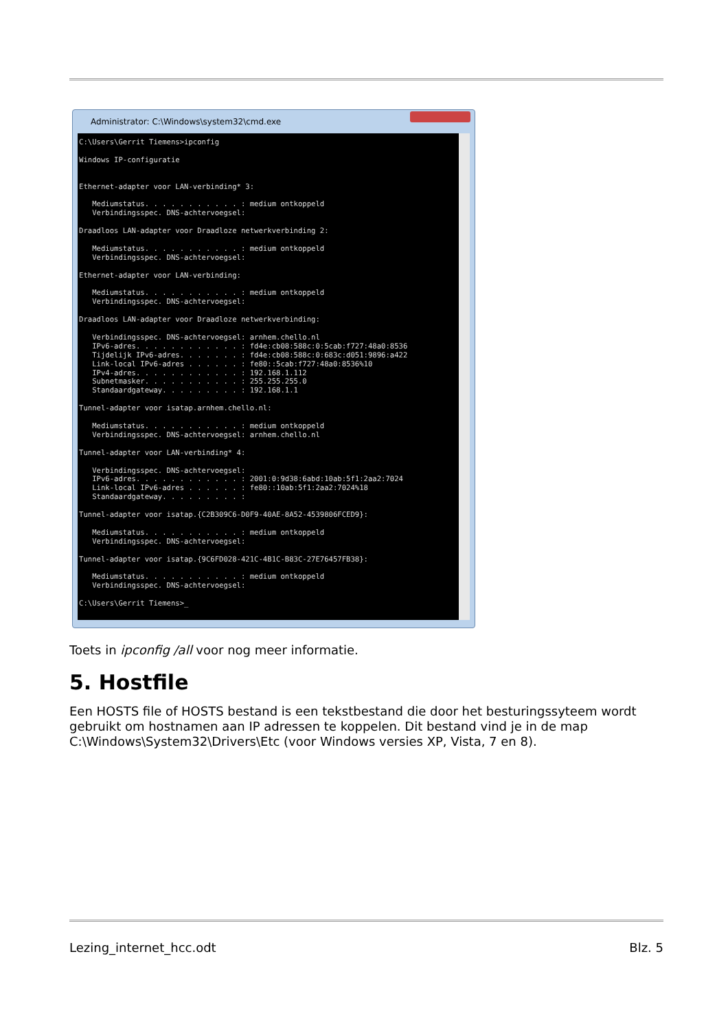Administrator: C:\Windows\system32\cmd.exe
C:\Users\Gerrit Tiemens>ipconfig Windows IP-configuratie Ethernet-adapter voor LAN-verbinding* 3: Mediumstatus. . . . . . . . . . . : medium ontkoppeld Verbindingsspec. DNS-achtervoegsel: Draadloos LAN-adapter voor Draadloze netwerkverbinding 2: Mediumstatus. . . . . . . . . . . : medium ontkoppeld Verbindingsspec. DNS-achtervoegsel: Ethernet-adapter voor LAN-verbinding: Mediumstatus. . . . . . . . . . . : medium ontkoppeld Verbindingsspec. DNS-achtervoegsel: Draadloos LAN-adapter voor Draadloze netwerkverbinding: Verbindingsspec. DNS-achtervoegsel: arnhem.chello.nl IPv6-adres. . . . . . . . . . . . : fd4e:cb08:588c:0:5cab:f727:48a0:8536 Tijdelijk IPv6-adres. . . . . . . : fd4e:cb08:588c:0:683c:d051:9896:a422 Link-local IPv6-adres . . . . . . : fe80::5cab:f727:48a0:8536%10 IPv4-adres. . . . . . . . . . . . : 192.168.1.112 Subnetmasker. . . . . . . . . . . : 255.255.255.0 Standaardgateway. . . . . . . . . : 192.168.1.1 Tunnel-adapter voor isatap.arnhem.chello.nl: Mediumstatus. . . . . . . . . . . : medium ontkoppeld Verbindingsspec. DNS-achtervoegsel: arnhem.chello.nl Tunnel-adapter voor LAN-verbinding* 4: Verbindingsspec. DNS-achtervoegsel: IPv6-adres. . . . . . . . . . . . : 2001:0:9d38:6abd:10ab:5f1:2aa2:7024 Link-local IPv6-adres . . . . . . : fe80::10ab:5f1:2aa2:7024%18 Standaardgateway. . . . . . . . . : Tunnel-adapter voor isatap.{C2B309C6-D0F9-40AE-8A52-4539806FCED9}: Mediumstatus. . . . . . . . . . . : medium ontkoppeld Verbindingsspec. DNS-achtervoegsel: Tunnel-adapter voor isatap.{9C6FD028-421C-4B1C-B83C-27E76457FB38}: Mediumstatus. . . . . . . . . . . : medium ontkoppeld Verbindingsspec. DNS-achtervoegsel: C:\Users\Gerrit Tiemens>_
Toets in ipconfig /all voor nog meer informatie.
5. Hostfile
Een HOSTS file of HOSTS bestand is een tekstbestand die door het besturingssyteem wordt gebruikt om hostnamen aan IP adressen te koppelen. Dit bestand vind je in de map C:\Windows\System32\Drivers\Etc (voor Windows versies XP, Vista, 7 en 8).
Lezing_internet_hcc.odt Blz. 5